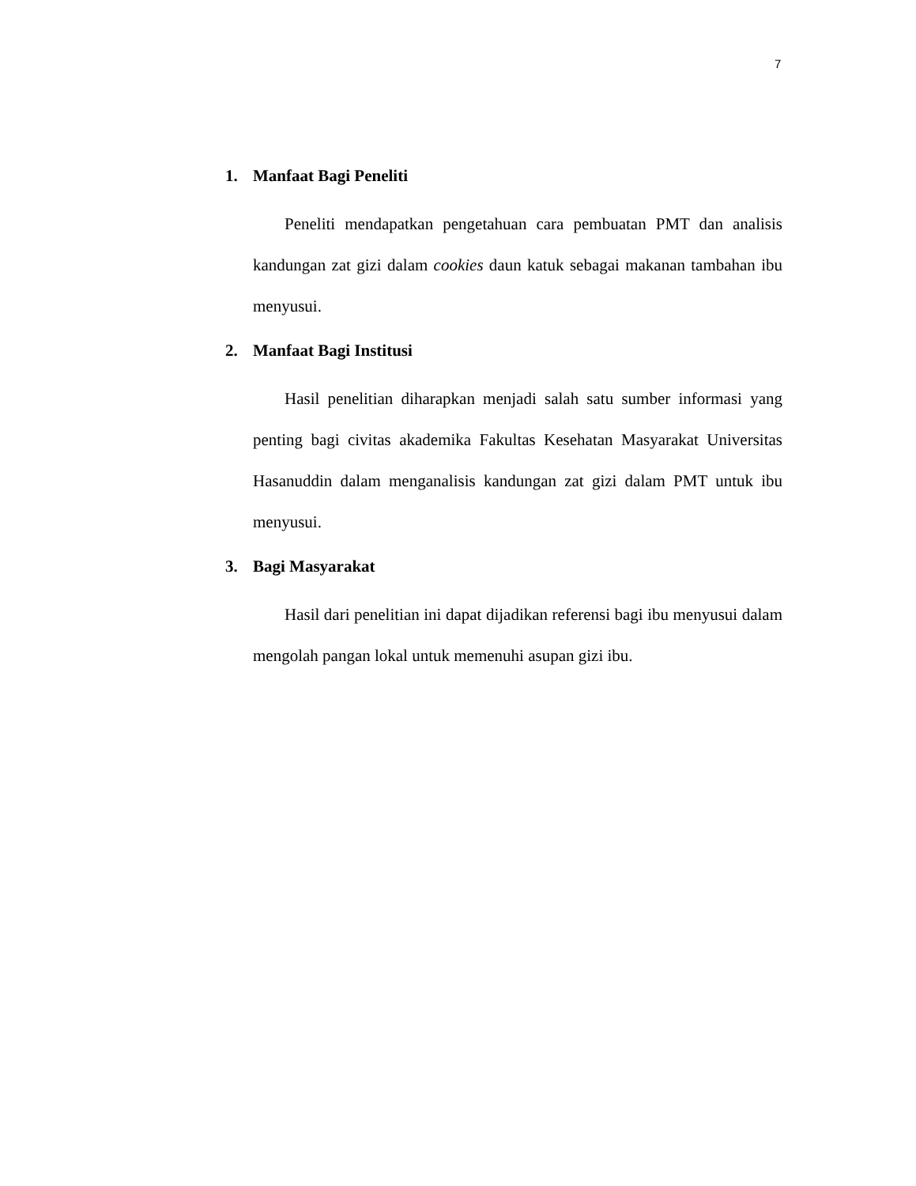7
1. Manfaat Bagi Peneliti
Peneliti mendapatkan pengetahuan cara pembuatan PMT dan analisis kandungan zat gizi dalam cookies daun katuk sebagai makanan tambahan ibu menyusui.
2. Manfaat Bagi Institusi
Hasil penelitian diharapkan menjadi salah satu sumber informasi yang penting bagi civitas akademika Fakultas Kesehatan Masyarakat Universitas Hasanuddin dalam menganalisis kandungan zat gizi dalam PMT untuk ibu menyusui.
3. Bagi Masyarakat
Hasil dari penelitian ini dapat dijadikan referensi bagi ibu menyusui dalam mengolah pangan lokal untuk memenuhi asupan gizi ibu.